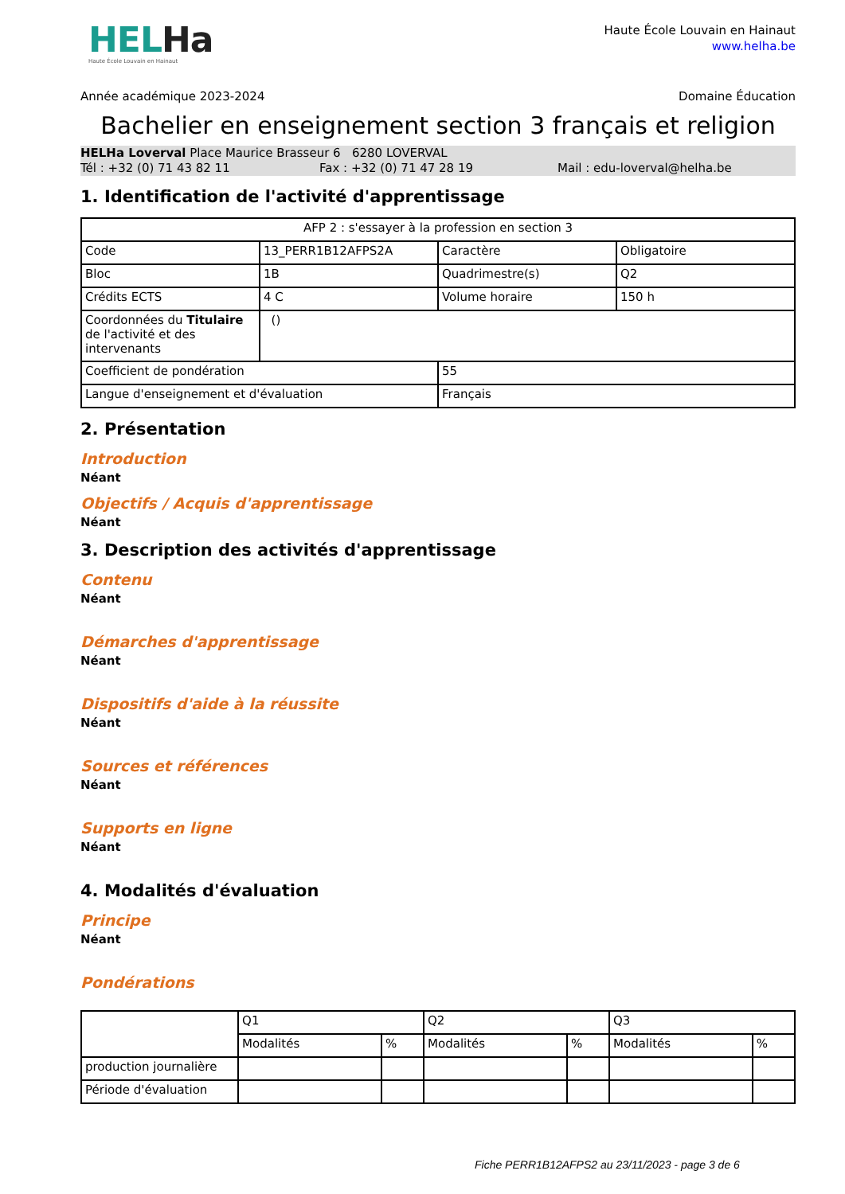HELHa
Haute École Louvain en Hainaut
Haute École Louvain en Hainaut
www.helha.be
Année académique 2023-2024 Domaine Éducation
Bachelier en enseignement section 3 français et religion
HELHa Loverval Place Maurice Brasseur 6 6280 LOVERVAL
Tél : +32 (0) 71 43 82 11 Fax : +32 (0) 71 47 28 19 Mail : edu-loverval@helha.be
1. Identification de l'activité d'apprentissage
| AFP 2 : s'essayer à la profession en section 3 | | | |
| Code | 13_PERR1B12AFPS2A | Caractère | Obligatoire |
| Bloc | 1B | Quadrimestre(s) | Q2 |
| Crédits ECTS | 4 C | Volume horaire | 150 h |
| Coordonnées du Titulaire de l'activité et des intervenants | () | | |
| Coefficient de pondération | | 55 | |
| Langue d'enseignement et d'évaluation | | Français | |
2. Présentation
Introduction
Néant
Objectifs / Acquis d'apprentissage
Néant
3. Description des activités d'apprentissage
Contenu
Néant
Démarches d'apprentissage
Néant
Dispositifs d'aide à la réussite
Néant
Sources et références
Néant
Supports en ligne
Néant
4. Modalités d'évaluation
Principe
Néant
Pondérations
| | Q1 | | Q2 | | Q3 | |
| | Modalités | % | Modalités | % | Modalités | % |
| production journalière | | | | | | |
| Période d'évaluation | | | | | | |
Fiche PERR1B12AFPS2 au 23/11/2023 - page 3 de 6